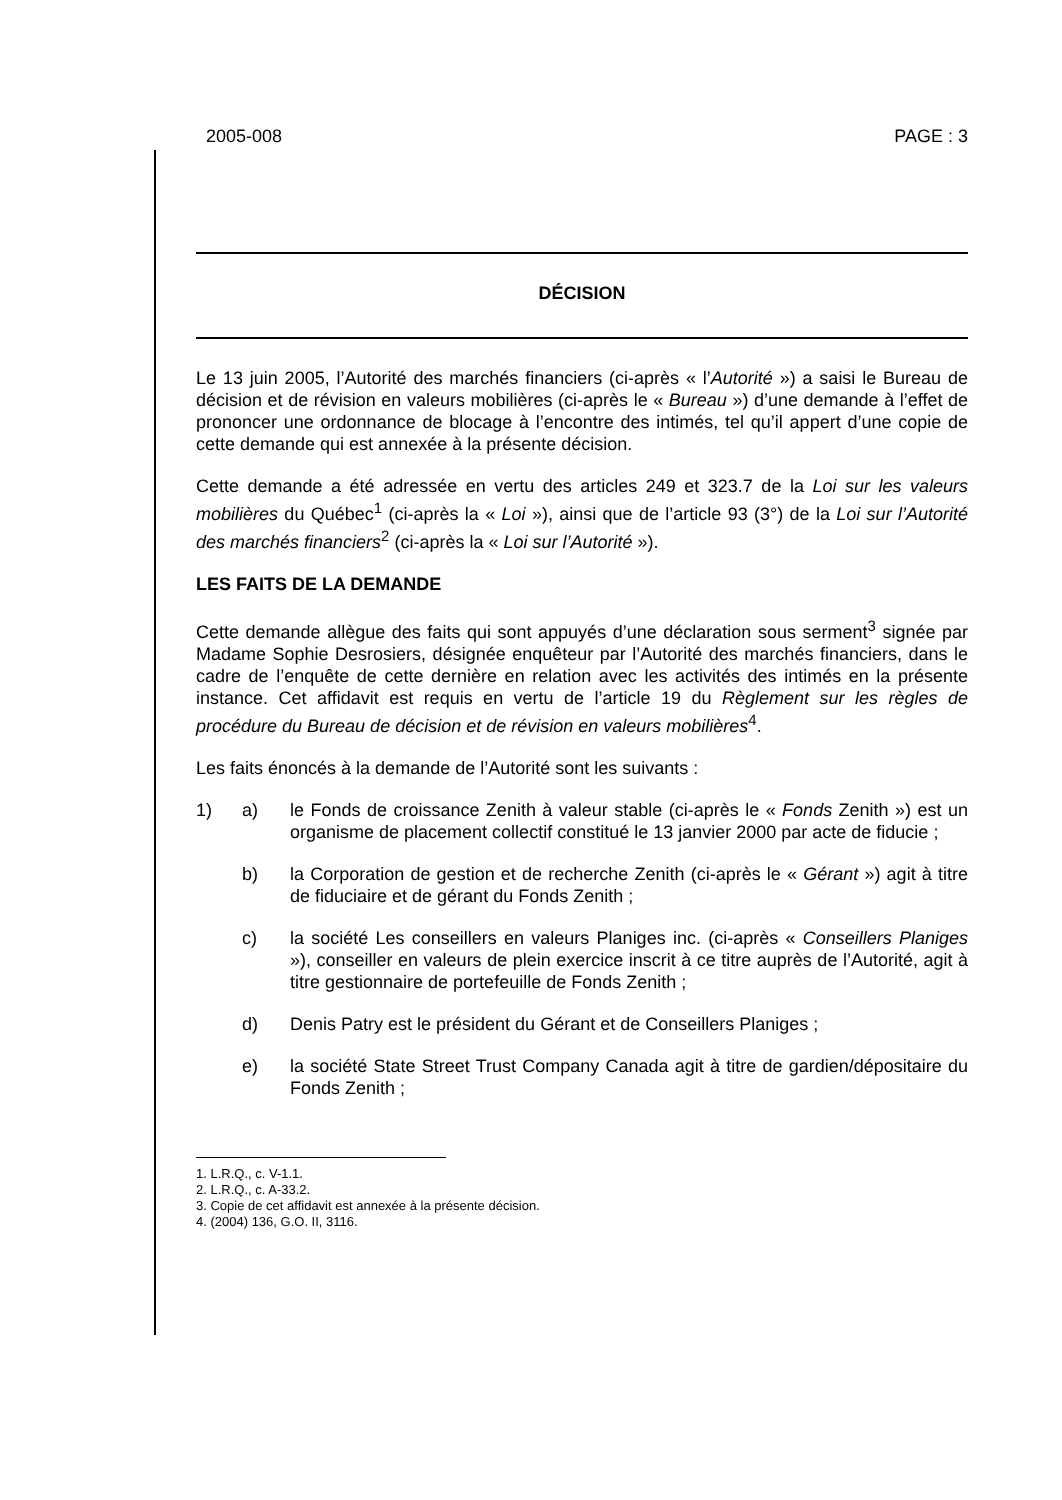2005-008 PAGE : 3
DÉCISION
Le 13 juin 2005, l’Autorité des marchés financiers (ci-après « l’Autorité ») a saisi le Bureau de décision et de révision en valeurs mobilières (ci-après le « Bureau ») d’une demande à l’effet de prononcer une ordonnance de blocage à l’encontre des intimés, tel qu’il appert d’une copie de cette demande qui est annexée à la présente décision.
Cette demande a été adressée en vertu des articles 249 et 323.7 de la Loi sur les valeurs mobilières du Québec<sup>1</sup> (ci-après la « Loi »), ainsi que de l’article 93 (3°) de la Loi sur l’Autorité des marchés financiers<sup>2</sup> (ci-après la « Loi sur l’Autorité »).
LES FAITS DE LA DEMANDE
Cette demande allègue des faits qui sont appuyés d’une déclaration sous serment<sup>3</sup> signée par Madame Sophie Desrosiers, désignée enquêteur par l’Autorité des marchés financiers, dans le cadre de l’enquête de cette dernière en relation avec les activités des intimés en la présente instance. Cet affidavit est requis en vertu de l’article 19 du Règlement sur les règles de procédure du Bureau de décision et de révision en valeurs mobilières<sup>4</sup>.
Les faits énoncés à la demande de l’Autorité sont les suivants :
1) a) le Fonds de croissance Zenith à valeur stable (ci-après le « Fonds Zenith ») est un organisme de placement collectif constitué le 13 janvier 2000 par acte de fiducie ;
b) la Corporation de gestion et de recherche Zenith (ci-après le « Gérant ») agit à titre de fiduciaire et de gérant du Fonds Zenith ;
c) la société Les conseillers en valeurs Planiges inc. (ci-après « Conseillers Planiges »), conseiller en valeurs de plein exercice inscrit à ce titre auprès de l’Autorité, agit à titre gestionnaire de portefeuille de Fonds Zenith ;
d) Denis Patry est le président du Gérant et de Conseillers Planiges ;
e) la société State Street Trust Company Canada agit à titre de gardien/dépositaire du Fonds Zenith ;
1. L.R.Q., c. V-1.1.
2. L.R.Q., c. A-33.2.
3. Copie de cet affidavit est annexée à la présente décision.
4. (2004) 136, G.O. II, 3116.